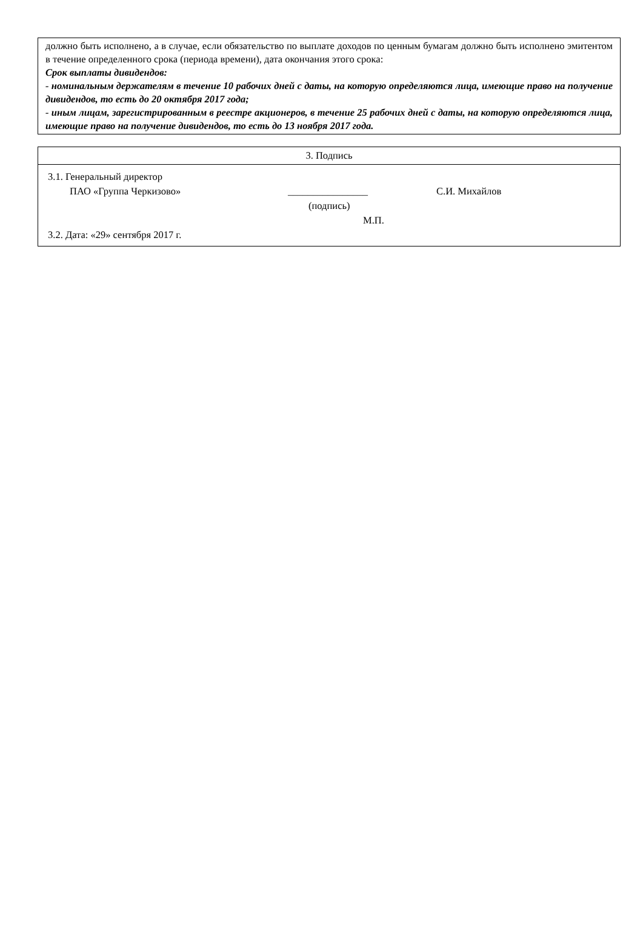должно быть исполнено, а в случае, если обязательство по выплате доходов по ценным бумагам должно быть исполнено эмитентом в течение определенного срока (периода времени), дата окончания этого срока:
Срок выплаты дивидендов:
- номинальным держателям в течение 10 рабочих дней с даты, на которую определяются лица, имеющие право на получение дивидендов, то есть до 20 октября 2017 года;
- иным лицам, зарегистрированным в реестре акционеров, в течение 25 рабочих дней с даты, на которую определяются лица, имеющие право на получение дивидендов, то есть до 13 ноября 2017 года.
| 3. Подпись |
| 3.1. Генеральный директор ПАО «Группа Черкизово» ________________ С.И. Михайлов (подпись) М.П. 3.2. Дата: «29» сентября 2017 г. |